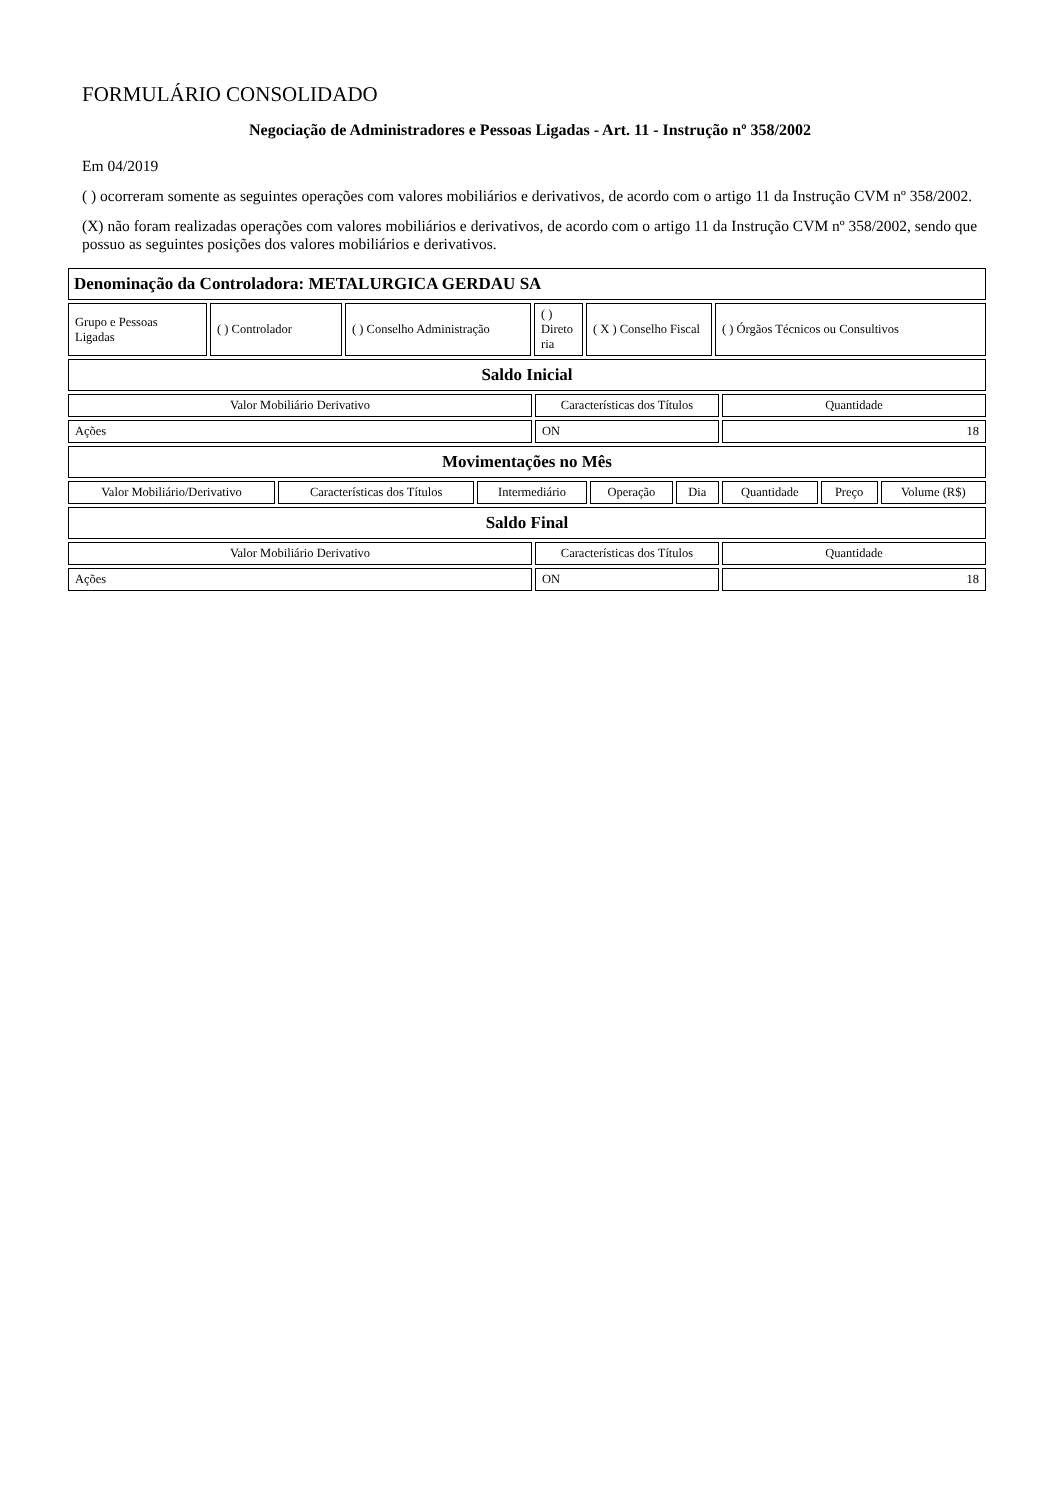FORMULÁRIO CONSOLIDADO
Negociação de Administradores e Pessoas Ligadas - Art. 11 - Instrução nº 358/2002
Em 04/2019
( ) ocorreram somente as seguintes operações com valores mobiliários e derivativos, de acordo com o artigo 11 da Instrução CVM nº 358/2002.
(X) não foram realizadas operações com valores mobiliários e derivativos, de acordo com o artigo 11 da Instrução CVM nº 358/2002, sendo que possuo as seguintes posições dos valores mobiliários e derivativos.
| Denominação da Controladora: METALURGICA GERDAU SA |
| Grupo e Pessoas Ligadas | ( ) Controlador | ( ) Conselho Administração | ( ) Direto ria | ( X ) Conselho Fiscal | ( ) Órgãos Técnicos ou Consultivos |
| Saldo Inicial |
| Valor Mobiliário Derivativo | Características dos Títulos | Quantidade |
| Ações | ON | 18 |
| Movimentações no Mês |
| Valor Mobiliário/Derivativo | Características dos Títulos | Intermediário | Operação | Dia | Quantidade | Preço | Volume (R$) |
| Saldo Final |
| Valor Mobiliário Derivativo | Características dos Títulos | Quantidade |
| Ações | ON | 18 |